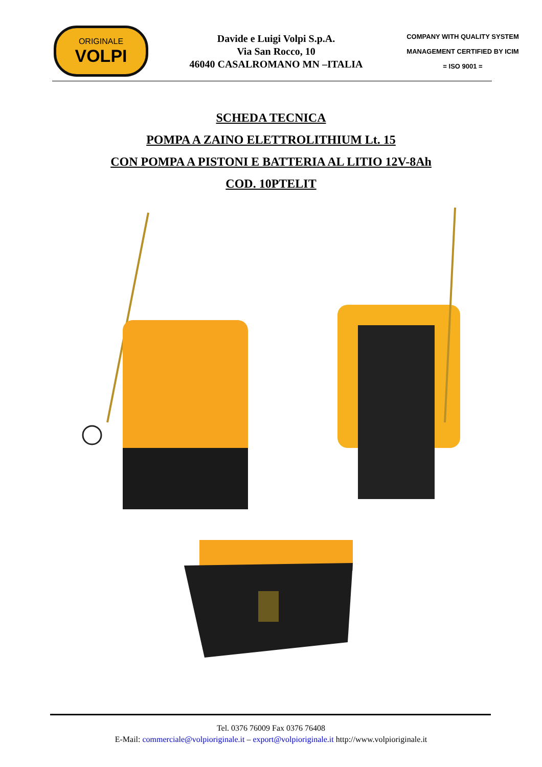ORIGINALE
VOLPI
Davide e Luigi Volpi S.p.A.
Via San Rocco, 10
46040 CASALROMANO MN –ITALIA
COMPANY WITH QUALITY SYSTEM
MANAGEMENT CERTIFIED BY ICIM
= ISO 9001 =
SCHEDA TECNICA
POMPA A ZAINO ELETTROLITHIUM Lt. 15
CON POMPA A PISTONI E BATTERIA AL LITIO 12V-8Ah
COD. 10PTELIT
Tel. 0376 76009 Fax 0376 76408
E-Mail: commerciale@volpioriginale.it – export@volpioriginale.it http://www.volpioriginale.it